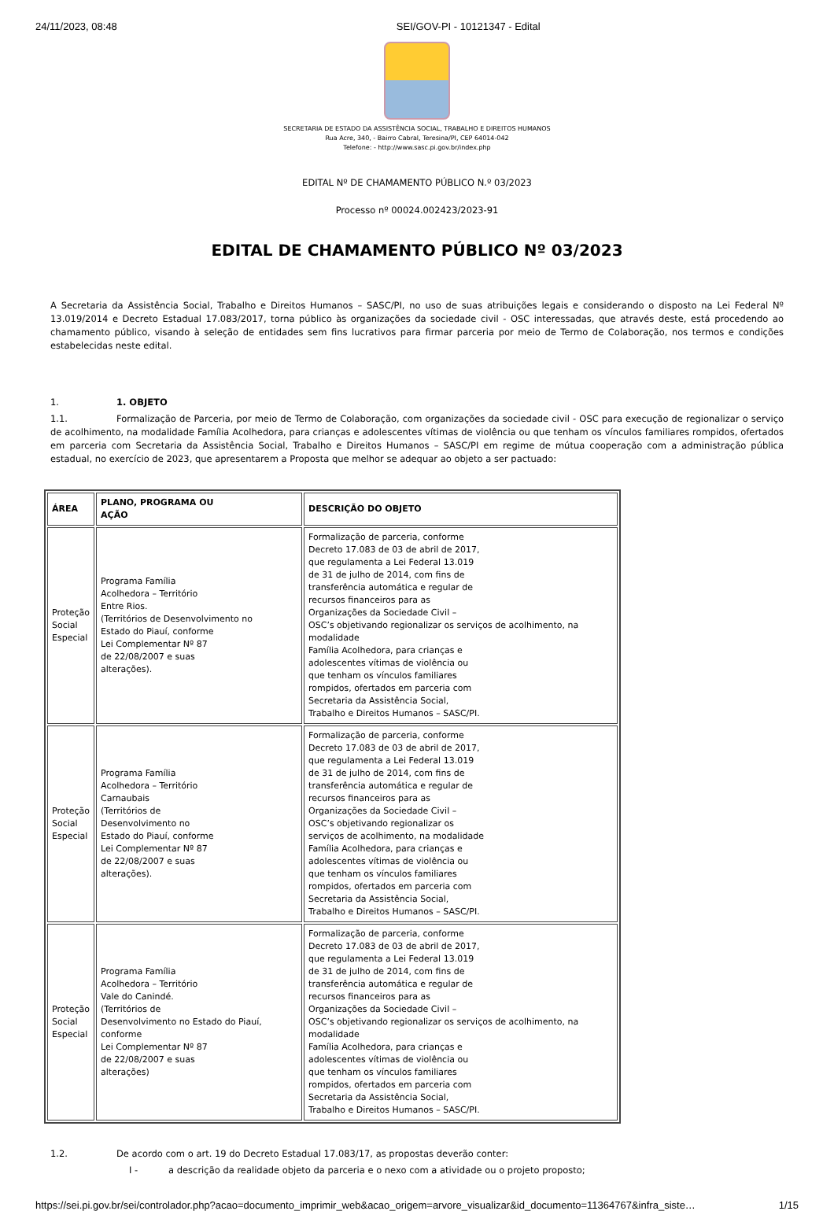24/11/2023, 08:48 SEI/GOV-PI - 10121347 - Edital
SECRETARIA DE ESTADO DA ASSISTÊNCIA SOCIAL, TRABALHO E DIREITOS HUMANOS
Rua Acre, 340, - Bairro Cabral, Teresina/PI, CEP 64014-042
Telefone: - http://www.sasc.pi.gov.br/index.php
EDITAL Nº DE CHAMAMENTO PÚBLICO N.º 03/2023
Processo nº 00024.002423/2023-91
EDITAL DE CHAMAMENTO PÚBLICO Nº 03/2023
A Secretaria da Assistência Social, Trabalho e Direitos Humanos – SASC/PI, no uso de suas atribuições legais e considerando o disposto na Lei Federal Nº 13.019/2014 e Decreto Estadual 17.083/2017, torna público às organizações da sociedade civil - OSC interessadas, que através deste, está procedendo ao chamamento público, visando à seleção de entidades sem fins lucrativos para firmar parceria por meio de Termo de Colaboração, nos termos e condições estabelecidas neste edital.
1. 1. OBJETO
1.1. Formalização de Parceria, por meio de Termo de Colaboração, com organizações da sociedade civil - OSC para execução de regionalizar o serviço de acolhimento, na modalidade Família Acolhedora, para crianças e adolescentes vítimas de violência ou que tenham os vínculos familiares rompidos, ofertados em parceria com Secretaria da Assistência Social, Trabalho e Direitos Humanos – SASC/PI em regime de mútua cooperação com a administração pública estadual, no exercício de 2023, que apresentarem a Proposta que melhor se adequar ao objeto a ser pactuado:
| ÁREA | PLANO, PROGRAMA OU AÇÃO | DESCRIÇÃO DO OBJETO |
| --- | --- | --- |
| Proteção Social Especial | Programa Família Acolhedora – Território Entre Rios. (Territórios de Desenvolvimento no Estado do Piauí, conforme Lei Complementar Nº 87 de 22/08/2007 e suas alterações). | Formalização de parceria, conforme Decreto 17.083 de 03 de abril de 2017, que regulamenta a Lei Federal 13.019 de 31 de julho de 2014, com fins de transferência automática e regular de recursos financeiros para as Organizações da Sociedade Civil – OSC’s objetivando regionalizar os serviços de acolhimento, na modalidade Família Acolhedora, para crianças e adolescentes vítimas de violência ou que tenham os vínculos familiares rompidos, ofertados em parceria com Secretaria da Assistência Social, Trabalho e Direitos Humanos – SASC/PI. |
| Proteção Social Especial | Programa Família Acolhedora – Território Carnaubais (Territórios de Desenvolvimento no Estado do Piauí, conforme Lei Complementar Nº 87 de 22/08/2007 e suas alterações). | Formalização de parceria, conforme Decreto 17.083 de 03 de abril de 2017, que regulamenta a Lei Federal 13.019 de 31 de julho de 2014, com fins de transferência automática e regular de recursos financeiros para as Organizações da Sociedade Civil – OSC’s objetivando regionalizar os serviços de acolhimento, na modalidade Família Acolhedora, para crianças e adolescentes vítimas de violência ou que tenham os vínculos familiares rompidos, ofertados em parceria com Secretaria da Assistência Social, Trabalho e Direitos Humanos – SASC/PI. |
| Proteção Social Especial | Programa Família Acolhedora – Território Vale do Canindé. (Territórios de Desenvolvimento no Estado do Piauí, conforme Lei Complementar Nº 87 de 22/08/2007 e suas alterações) | Formalização de parceria, conforme Decreto 17.083 de 03 de abril de 2017, que regulamenta a Lei Federal 13.019 de 31 de julho de 2014, com fins de transferência automática e regular de recursos financeiros para as Organizações da Sociedade Civil – OSC’s objetivando regionalizar os serviços de acolhimento, na modalidade Família Acolhedora, para crianças e adolescentes vítimas de violência ou que tenham os vínculos familiares rompidos, ofertados em parceria com Secretaria da Assistência Social, Trabalho e Direitos Humanos – SASC/PI. |
1.2. De acordo com o art. 19 do Decreto Estadual 17.083/17, as propostas deverão conter:
I - a descrição da realidade objeto da parceria e o nexo com a atividade ou o projeto proposto;
https://sei.pi.gov.br/sei/controlador.php?acao=documento_imprimir_web&acao_origem=arvore_visualizar&id_documento=11364767&infra_siste… 1/15